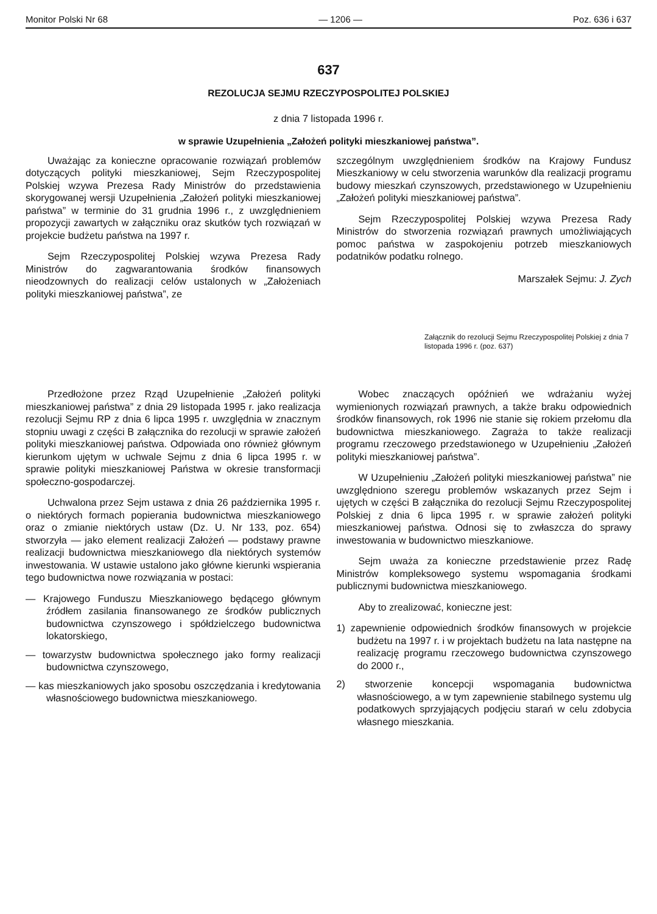Monitor Polski Nr 68 — 1206 — Poz. 636 i 637
637
REZOLUCJA SEJMU RZECZYPOSPOLITEJ POLSKIEJ
z dnia 7 listopada 1996 r.
w sprawie Uzupełnienia „Założeń polityki mieszkaniowej państwa”.
Uważając za konieczne opracowanie rozwiązań problemów dotyczących polityki mieszkaniowej, Sejm Rzeczypospolitej Polskiej wzywa Prezesa Rady Ministrów do przedstawienia skorygowanej wersji Uzupełnienia „Założeń polityki mieszkaniowej państwa” w terminie do 31 grudnia 1996 r., z uwzględnieniem propozycji zawartych w załączniku oraz skutków tych rozwiązań w projekcie budżetu państwa na 1997 r.
Sejm Rzeczypospolitej Polskiej wzywa Prezesa Rady Ministrów do zagwarantowania środków finansowych nieodzownych do realizacji celów ustalonych w „Założeniach polityki mieszkaniowej państwa”, ze
szczególnym uwzględnieniem środków na Krajowy Fundusz Mieszkaniowy w celu stworzenia warunków dla realizacji programu budowy mieszkań czynszowych, przedstawionego w Uzupełnieniu „Założeń polityki mieszkaniowej państwa”.
Sejm Rzeczypospolitej Polskiej wzywa Prezesa Rady Ministrów do stworzenia rozwiązań prawnych umożliwiających pomoc państwa w zaspokojeniu potrzeb mieszkaniowych podatników podatku rolnego.
Marszałek Sejmu: J. Zych
Załącznik do rezolucji Sejmu Rzeczypospolitej Polskiej z dnia 7 listopada 1996 r. (poz. 637)
Przedłożone przez Rząd Uzupełnienie „Założeń polityki mieszkaniowej państwa” z dnia 29 listopada 1995 r. jako realizacja rezolucji Sejmu RP z dnia 6 lipca 1995 r. uwzględnia w znacznym stopniu uwagi z części B załącznika do rezolucji w sprawie założeń polityki mieszkaniowej państwa. Odpowiada ono również głównym kierunkom ujętym w uchwale Sejmu z dnia 6 lipca 1995 r. w sprawie polityki mieszkaniowej Państwa w okresie transformacji społeczno-gospodarczej.
Uchwalona przez Sejm ustawa z dnia 26 października 1995 r. o niektórych formach popierania budownictwa mieszkaniowego oraz o zmianie niektórych ustaw (Dz. U. Nr 133, poz. 654) stworzyła — jako element realizacji Założeń — podstawy prawne realizacji budownictwa mieszkaniowego dla niektórych systemów inwestowania. W ustawie ustalono jako główne kierunki wspierania tego budownictwa nowe rozwiązania w postaci:
— Krajowego Funduszu Mieszkaniowego będącego głównym źródłem zasilania finansowanego ze środków publicznych budownictwa czynszowego i spółdzielczego budownictwa lokatorskiego,
— towarzystw budownictwa społecznego jako formy realizacji budownictwa czynszowego,
— kas mieszkaniowych jako sposobu oszczędzania i kredytowania własnościowego budownictwa mieszkaniowego.
Wobec znaczących opóźnień we wdrażaniu wyżej wymienionych rozwiązań prawnych, a także braku odpowiednich środków finansowych, rok 1996 nie stanie się rokiem przełomu dla budownictwa mieszkaniowego. Zagraża to także realizacji programu rzeczowego przedstawionego w Uzupełnieniu „Założeń polityki mieszkaniowej państwa”.
W Uzupełnieniu „Założeń polityki mieszkaniowej państwa” nie uwzględniono szeregu problemów wskazanych przez Sejm i ujętych w części B załącznika do rezolucji Sejmu Rzeczypospolitej Polskiej z dnia 6 lipca 1995 r. w sprawie założeń polityki mieszkaniowej państwa. Odnosi się to zwłaszcza do sprawy inwestowania w budownictwo mieszkaniowe.
Sejm uważa za konieczne przedstawienie przez Radę Ministrów kompleksowego systemu wspomagania środkami publicznymi budownictwa mieszkaniowego.
Aby to zrealizować, konieczne jest:
1) zapewnienie odpowiednich środków finansowych w projekcie budżetu na 1997 r. i w projektach budżetu na lata następne na realizację programu rzeczowego budownictwa czynszowego do 2000 r.,
2) stworzenie koncepcji wspomagania budownictwa własnościowego, a w tym zapewnienie stabilnego systemu ulg podatkowych sprzyjających podjęciu starań w celu zdobycia własnego mieszkania.